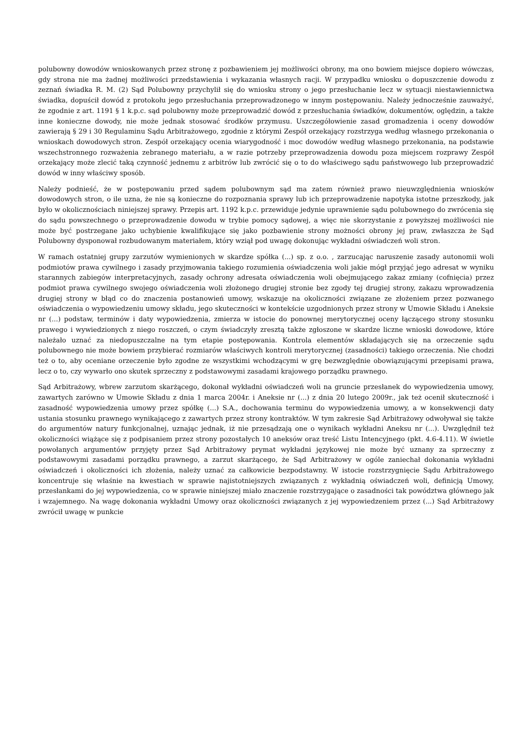polubowny dowodów wnioskowanych przez stronę z pozbawieniem jej możliwości obrony, ma ono bowiem miejsce dopiero wówczas, gdy strona nie ma żadnej możliwości przedstawienia i wykazania własnych racji. W przypadku wniosku o dopuszczenie dowodu z zeznań świadka R. M. (2) Sąd Polubowny przychylił się do wniosku strony o jego przesłuchanie lecz w sytuacji niestawiennictwa świadka, dopuścił dowód z protokołu jego przesłuchania przeprowadzonego w innym postępowaniu. Należy jednocześnie zauważyć, że zgodnie z art. 1191 § 1 k.p.c. sąd polubowny może przeprowadzić dowód z przesłuchania świadków, dokumentów, oględzin, a także inne konieczne dowody, nie może jednak stosować środków przymusu. Uszczegółowienie zasad gromadzenia i oceny dowodów zawierają § 29 i 30 Regulaminu Sądu Arbitrażowego, zgodnie z którymi Zespół orzekający rozstrzyga według własnego przekonania o wnioskach dowodowych stron. Zespół orzekający ocenia wiarygodność i moc dowodów według własnego przekonania, na podstawie wszechstronnego rozważenia zebranego materiału, a w razie potrzeby przeprowadzenia dowodu poza miejscem rozprawy Zespół orzekający może zlecić taką czynność jednemu z arbitrów lub zwrócić się o to do właściwego sądu państwowego lub przeprowadzić dowód w inny właściwy sposób.
Należy podnieść, że w postępowaniu przed sądem polubownym sąd ma zatem również prawo nieuwzględnienia wniosków dowodowych stron, o ile uzna, że nie są konieczne do rozpoznania sprawy lub ich przeprowadzenie napotyka istotne przeszkody, jak było w okolicznościach niniejszej sprawy. Przepis art. 1192 k.p.c. przewiduje jedynie uprawnienie sądu polubownego do zwrócenia się do sądu powszechnego o przeprowadzenie dowodu w trybie pomocy sądowej, a więc nie skorzystanie z powyższej możliwości nie może być postrzegane jako uchybienie kwalifikujące się jako pozbawienie strony możności obrony jej praw, zwłaszcza że Sąd Polubowny dysponował rozbudowanym materiałem, który wziął pod uwagę dokonując wykładni oświadczeń woli stron.
W ramach ostatniej grupy zarzutów wymienionych w skardze spółka (...) sp. z o.o. , zarzucając naruszenie zasady autonomii woli podmiotów prawa cywilnego i zasady przyjmowania takiego rozumienia oświadczenia woli jakie mógł przyjąć jego adresat w wyniku starannych zabiegów interpretacyjnych, zasady ochrony adresata oświadczenia woli obejmującego zakaz zmiany (cofnięcia) przez podmiot prawa cywilnego swojego oświadczenia woli złożonego drugiej stronie bez zgody tej drugiej strony, zakazu wprowadzenia drugiej strony w błąd co do znaczenia postanowień umowy, wskazuje na okoliczności związane ze złożeniem przez pozwanego oświadczenia o wypowiedzeniu umowy składu, jego skuteczności w kontekście uzgodnionych przez strony w Umowie Składu i Aneksie nr (...) podstaw, terminów i daty wypowiedzenia, zmierza w istocie do ponownej merytorycznej oceny łączącego strony stosunku prawego i wywiedzionych z niego roszczeń, o czym świadczyły zresztą także zgłoszone w skardze liczne wnioski dowodowe, które należało uznać za niedopuszczalne na tym etapie postępowania. Kontrola elementów składających się na orzeczenie sądu polubownego nie może bowiem przybierać rozmiarów właściwych kontroli merytorycznej (zasadności) takiego orzeczenia. Nie chodzi też o to, aby oceniane orzeczenie było zgodne ze wszystkimi wchodzącymi w grę bezwzględnie obowiązującymi przepisami prawa, lecz o to, czy wywarło ono skutek sprzeczny z podstawowymi zasadami krajowego porządku prawnego.
Sąd Arbitrażowy, wbrew zarzutom skarżącego, dokonał wykładni oświadczeń woli na gruncie przesłanek do wypowiedzenia umowy, zawartych zarówno w Umowie Składu z dnia 1 marca 2004r. i Aneksie nr (...) z dnia 20 lutego 2009r., jak też ocenił skuteczność i zasadność wypowiedzenia umowy przez spółkę (...) S.A., dochowania terminu do wypowiedzenia umowy, a w konsekwencji daty ustania stosunku prawnego wynikającego z zawartych przez strony kontraktów. W tym zakresie Sąd Arbitrażowy odwoływał się także do argumentów natury funkcjonalnej, uznając jednak, iż nie przesądzają one o wynikach wykładni Aneksu nr (...). Uwzględnił też okoliczności wiążące się z podpisaniem przez strony pozostałych 10 aneksów oraz treść Listu Intencyjnego (pkt. 4.6-4.11). W świetle powołanych argumentów przyjęty przez Sąd Arbitrażowy prymat wykładni językowej nie może być uznany za sprzeczny z podstawowymi zasadami porządku prawnego, a zarzut skarżącego, że Sąd Arbitrażowy w ogóle zaniechał dokonania wykładni oświadczeń i okoliczności ich złożenia, należy uznać za całkowicie bezpodstawny. W istocie rozstrzygnięcie Sądu Arbitrażowego koncentruje się właśnie na kwestiach w sprawie najistotniejszych związanych z wykładnią oświadczeń woli, definicją Umowy, przesłankami do jej wypowiedzenia, co w sprawie niniejszej miało znaczenie rozstrzygające o zasadności tak powództwa głównego jak i wzajemnego. Na wagę dokonania wykładni Umowy oraz okoliczności związanych z jej wypowiedzeniem przez (...) Sąd Arbitrażowy zwrócił uwagę w punkcie